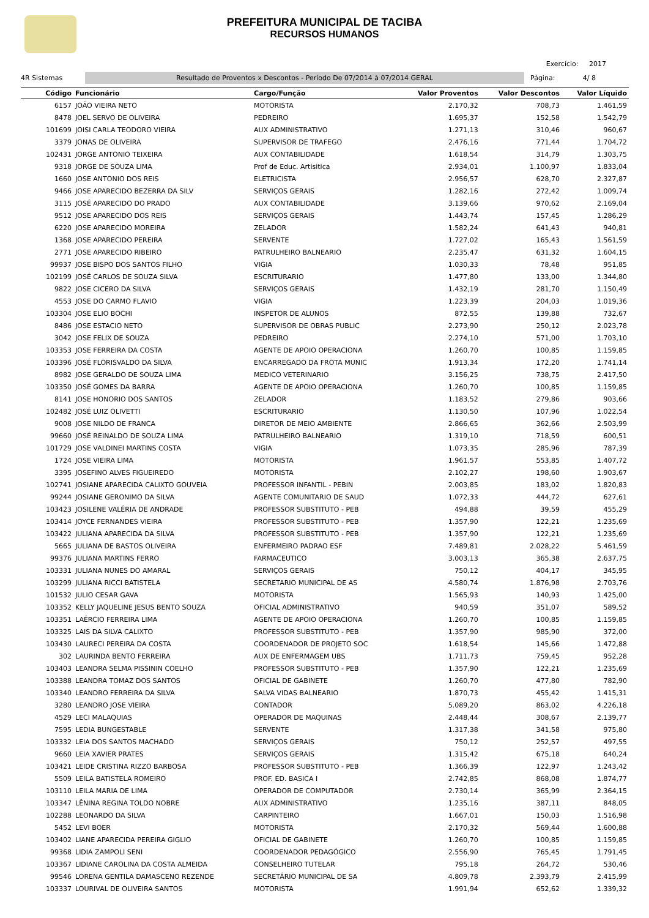PREFEITURA MUNICIPAL DE TACIBA
RECURSOS HUMANOS
Exercício: 2017
4R Sistemas
Resultado de Proventos x Descontos - Período De 07/2014 à 07/2014 GERAL
Página: 4/ 8
| Código | Funcionário | Cargo/Função | Valor Proventos | Valor Descontos | Valor Líquido |
| --- | --- | --- | --- | --- | --- |
| 6157 | JOÃO VIEIRA NETO | MOTORISTA | 2.170,32 | 708,73 | 1.461,59 |
| 8478 | JOEL SERVO DE OLIVEIRA | PEDREIRO | 1.695,37 | 152,58 | 1.542,79 |
| 101699 | JOISI CARLA TEODORO VIEIRA | AUX ADMINISTRATIVO | 1.271,13 | 310,46 | 960,67 |
| 3379 | JONAS DE OLIVEIRA | SUPERVISOR DE TRAFEGO | 2.476,16 | 771,44 | 1.704,72 |
| 102431 | JORGE ANTONIO TEIXEIRA | AUX CONTABILIDADE | 1.618,54 | 314,79 | 1.303,75 |
| 9318 | JORGE DE SOUZA LIMA | Prof de Educ. Artisitica | 2.934,01 | 1.100,97 | 1.833,04 |
| 1660 | JOSE ANTONIO DOS REIS | ELETRICISTA | 2.956,57 | 628,70 | 2.327,87 |
| 9466 | JOSE APARECIDO BEZERRA DA SILV | SERVIÇOS GERAIS | 1.282,16 | 272,42 | 1.009,74 |
| 3115 | JOSÉ APARECIDO DO PRADO | AUX CONTABILIDADE | 3.139,66 | 970,62 | 2.169,04 |
| 9512 | JOSE APARECIDO DOS REIS | SERVIÇOS GERAIS | 1.443,74 | 157,45 | 1.286,29 |
| 6220 | JOSE APARECIDO MOREIRA | ZELADOR | 1.582,24 | 641,43 | 940,81 |
| 1368 | JOSE APARECIDO PEREIRA | SERVENTE | 1.727,02 | 165,43 | 1.561,59 |
| 2771 | JOSE APARECIDO RIBEIRO | PATRULHEIRO BALNEARIO | 2.235,47 | 631,32 | 1.604,15 |
| 99937 | JOSE BISPO DOS SANTOS FILHO | VIGIA | 1.030,33 | 78,48 | 951,85 |
| 102199 | JOSÉ CARLOS DE SOUZA SILVA | ESCRITURARIO | 1.477,80 | 133,00 | 1.344,80 |
| 9822 | JOSE CICERO DA SILVA | SERVIÇOS GERAIS | 1.432,19 | 281,70 | 1.150,49 |
| 4553 | JOSE DO CARMO FLAVIO | VIGIA | 1.223,39 | 204,03 | 1.019,36 |
| 103304 | JOSE ELIO BOCHI | INSPETOR DE ALUNOS | 872,55 | 139,88 | 732,67 |
| 8486 | JOSE ESTACIO NETO | SUPERVISOR DE OBRAS PUBLIC | 2.273,90 | 250,12 | 2.023,78 |
| 3042 | JOSE FELIX DE SOUZA | PEDREIRO | 2.274,10 | 571,00 | 1.703,10 |
| 103353 | JOSE FERREIRA DA COSTA | AGENTE DE APOIO OPERACIONA | 1.260,70 | 100,85 | 1.159,85 |
| 103396 | JOSÉ FLORISVALDO DA SILVA | ENCARREGADO DA FROTA MUNIC | 1.913,34 | 172,20 | 1.741,14 |
| 8982 | JOSE GERALDO DE SOUZA LIMA | MEDICO VETERINARIO | 3.156,25 | 738,75 | 2.417,50 |
| 103350 | JOSÉ GOMES DA BARRA | AGENTE DE APOIO OPERACIONA | 1.260,70 | 100,85 | 1.159,85 |
| 8141 | JOSE HONORIO DOS SANTOS | ZELADOR | 1.183,52 | 279,86 | 903,66 |
| 102482 | JOSÉ LUIZ OLIVETTI | ESCRITURARIO | 1.130,50 | 107,96 | 1.022,54 |
| 9008 | JOSE NILDO DE FRANCA | DIRETOR DE MEIO AMBIENTE | 2.866,65 | 362,66 | 2.503,99 |
| 99660 | JOSÉ REINALDO DE SOUZA LIMA | PATRULHEIRO BALNEARIO | 1.319,10 | 718,59 | 600,51 |
| 101729 | JOSE VALDINEI MARTINS COSTA | VIGIA | 1.073,35 | 285,96 | 787,39 |
| 1724 | JOSE VIEIRA LIMA | MOTORISTA | 1.961,57 | 553,85 | 1.407,72 |
| 3395 | JOSEFINO ALVES FIGUEIREDO | MOTORISTA | 2.102,27 | 198,60 | 1.903,67 |
| 102741 | JOSIANE APARECIDA CALIXTO GOUVEIA | PROFESSOR INFANTIL - PEBIN | 2.003,85 | 183,02 | 1.820,83 |
| 99244 | JOSIANE GERONIMO DA SILVA | AGENTE COMUNITARIO DE SAUD | 1.072,33 | 444,72 | 627,61 |
| 103423 | JOSILENE VALÉRIA DE ANDRADE | PROFESSOR SUBSTITUTO - PEB | 494,88 | 39,59 | 455,29 |
| 103414 | JOYCE FERNANDES VIEIRA | PROFESSOR SUBSTITUTO - PEB | 1.357,90 | 122,21 | 1.235,69 |
| 103422 | JULIANA APARECIDA DA SILVA | PROFESSOR SUBSTITUTO - PEB | 1.357,90 | 122,21 | 1.235,69 |
| 5665 | JULIANA DE BASTOS OLIVEIRA | ENFERMEIRO PADRAO ESF | 7.489,81 | 2.028,22 | 5.461,59 |
| 99376 | JULIANA MARTINS FERRO | FARMACEUTICO | 3.003,13 | 365,38 | 2.637,75 |
| 103331 | JULIANA NUNES DO AMARAL | SERVIÇOS GERAIS | 750,12 | 404,17 | 345,95 |
| 103299 | JULIANA RICCI BATISTELA | SECRETARIO MUNICIPAL DE AS | 4.580,74 | 1.876,98 | 2.703,76 |
| 101532 | JULIO CESAR GAVA | MOTORISTA | 1.565,93 | 140,93 | 1.425,00 |
| 103352 | KELLY JAQUELINE JESUS BENTO SOUZA | OFICIAL ADMINISTRATIVO | 940,59 | 351,07 | 589,52 |
| 103351 | LAÉRCIO FERREIRA LIMA | AGENTE DE APOIO OPERACIONA | 1.260,70 | 100,85 | 1.159,85 |
| 103325 | LAIS DA SILVA CALIXTO | PROFESSOR SUBSTITUTO - PEB | 1.357,90 | 985,90 | 372,00 |
| 103430 | LAURECI PEREIRA DA COSTA | COORDENADOR DE PROJETO SOC | 1.618,54 | 145,66 | 1.472,88 |
| 302 | LAURINDA BENTO FERREIRA | AUX DE ENFERMAGEM UBS | 1.711,73 | 759,45 | 952,28 |
| 103403 | LEANDRA SELMA PISSININ COELHO | PROFESSOR SUBSTITUTO - PEB | 1.357,90 | 122,21 | 1.235,69 |
| 103388 | LEANDRA TOMAZ DOS SANTOS | OFICIAL DE GABINETE | 1.260,70 | 477,80 | 782,90 |
| 103340 | LEANDRO FERREIRA DA SILVA | SALVA VIDAS BALNEARIO | 1.870,73 | 455,42 | 1.415,31 |
| 3280 | LEANDRO JOSE VIEIRA | CONTADOR | 5.089,20 | 863,02 | 4.226,18 |
| 4529 | LECI MALAQUIAS | OPERADOR DE MAQUINAS | 2.448,44 | 308,67 | 2.139,77 |
| 7595 | LEDIA BUNGESTABLE | SERVENTE | 1.317,38 | 341,58 | 975,80 |
| 103332 | LEIA DOS SANTOS MACHADO | SERVIÇOS GERAIS | 750,12 | 252,57 | 497,55 |
| 9660 | LEIA XAVIER PRATES | SERVIÇOS GERAIS | 1.315,42 | 675,18 | 640,24 |
| 103421 | LEIDE CRISTINA RIZZO BARBOSA | PROFESSOR SUBSTITUTO - PEB | 1.366,39 | 122,97 | 1.243,42 |
| 5509 | LEILA BATISTELA ROMEIRO | PROF. ED. BASICA I | 2.742,85 | 868,08 | 1.874,77 |
| 103110 | LEILA MARIA DE LIMA | OPERADOR DE COMPUTADOR | 2.730,14 | 365,99 | 2.364,15 |
| 103347 | LÊNINA REGINA TOLDO NOBRE | AUX ADMINISTRATIVO | 1.235,16 | 387,11 | 848,05 |
| 102288 | LEONARDO DA SILVA | CARPINTEIRO | 1.667,01 | 150,03 | 1.516,98 |
| 5452 | LEVI BOER | MOTORISTA | 2.170,32 | 569,44 | 1.600,88 |
| 103402 | LIANE APARECIDA PEREIRA GIGLIO | OFICIAL DE GABINETE | 1.260,70 | 100,85 | 1.159,85 |
| 99368 | LIDIA ZAMPOLI SENI | COORDENADOR PEDAGÓGICO | 2.556,90 | 765,45 | 1.791,45 |
| 103367 | LIDIANE CAROLINA DA COSTA ALMEIDA | CONSELHEIRO TUTELAR | 795,18 | 264,72 | 530,46 |
| 99546 | LORENA GENTILA DAMASCENO REZENDE | SECRETÁRIO MUNICIPAL DE SA | 4.809,78 | 2.393,79 | 2.415,99 |
| 103337 | LOURIVAL DE OLIVEIRA SANTOS | MOTORISTA | 1.991,94 | 652,62 | 1.339,32 |